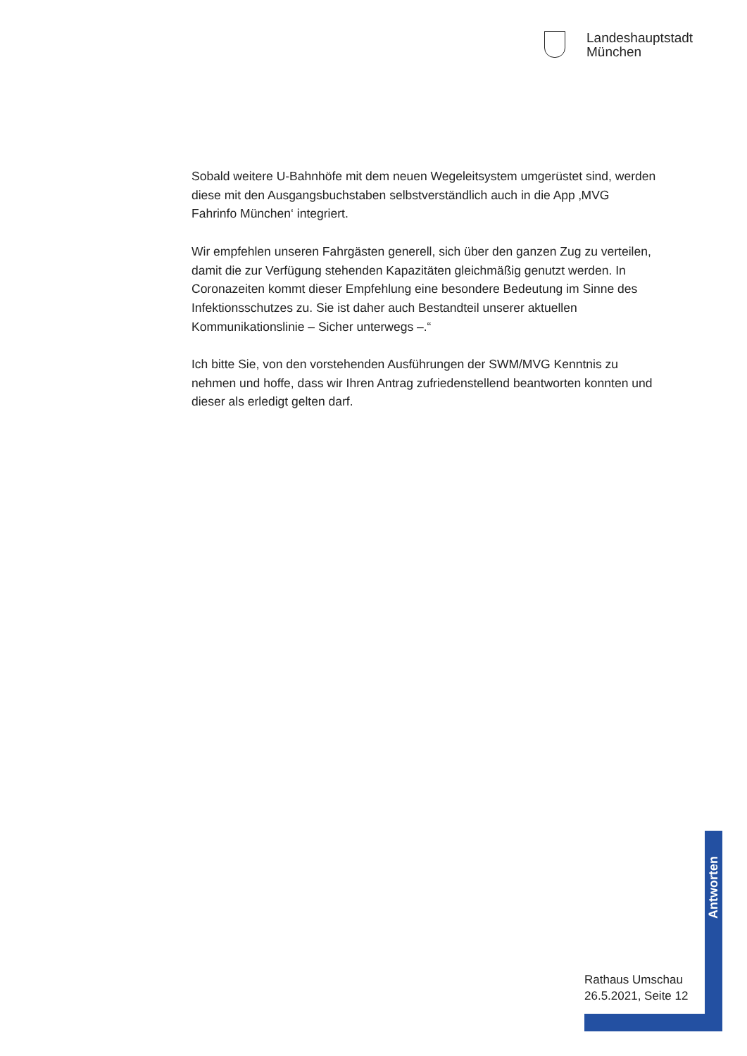Landeshauptstadt
München
Sobald weitere U-Bahnhöfe mit dem neuen Wegeleitsystem umgerüstet sind, werden diese mit den Ausgangsbuchstaben selbstverständlich auch in die App ‚MVG Fahrinfo München‘ integriert.
Wir empfehlen unseren Fahrgästen generell, sich über den ganzen Zug zu verteilen, damit die zur Verfügung stehenden Kapazitäten gleichmäßig genutzt werden. In Coronazeiten kommt dieser Empfehlung eine besondere Bedeutung im Sinne des Infektionsschutzes zu. Sie ist daher auch Bestandteil unserer aktuellen Kommunikationslinie – Sicher unterwegs –.“
Ich bitte Sie, von den vorstehenden Ausführungen der SWM/MVG Kenntnis zu nehmen und hoffe, dass wir Ihren Antrag zufriedenstellend beantworten konnten und dieser als erledigt gelten darf.
Antworten
Rathaus Umschau
26.5.2021, Seite 12